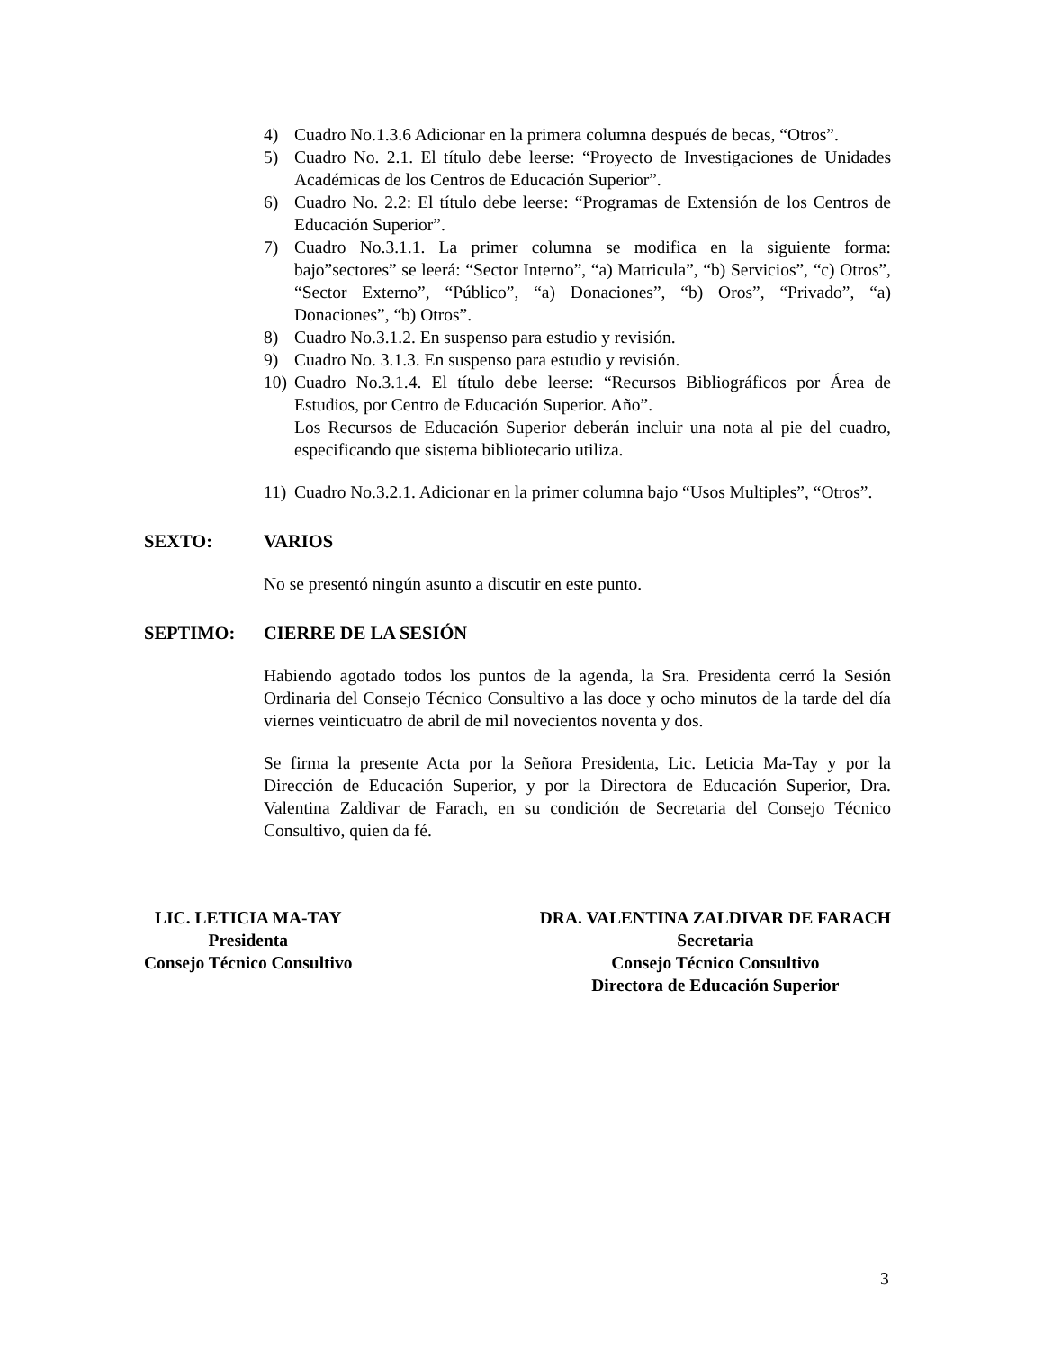4) Cuadro No.1.3.6 Adicionar en la primera columna después de becas, “Otros”.
5) Cuadro No. 2.1. El título debe leerse: “Proyecto de Investigaciones de Unidades Académicas de los Centros de Educación Superior”.
6) Cuadro No. 2.2: El título debe leerse: “Programas de Extensión de los Centros de Educación Superior”.
7) Cuadro No.3.1.1. La primer columna se modifica en la siguiente forma: bajo”sectores” se leerá: “Sector Interno”, “a) Matricula”, “b) Servicios”, “c) Otros”, “Sector Externo”, “Público”, “a) Donaciones”, “b) Oros”, “Privado”, “a) Donaciones”, “b) Otros”.
8) Cuadro No.3.1.2. En suspenso para estudio y revisión.
9) Cuadro No. 3.1.3. En suspenso para estudio y revisión.
10) Cuadro No.3.1.4. El título debe leerse: “Recursos Bibliográficos por Área de Estudios, por Centro de Educación Superior. Año”.
Los Recursos de Educación Superior deberán incluir una nota al pie del cuadro, especificando que sistema bibliotecario utiliza.
11) Cuadro No.3.2.1. Adicionar en la primer columna bajo “Usos Multiples”, “Otros”.
SEXTO: VARIOS
No se presentó ningún asunto a discutir en este punto.
SEPTIMO: CIERRE DE LA SESIÓN
Habiendo agotado todos los puntos de la agenda, la Sra. Presidenta cerró la Sesión Ordinaria del Consejo Técnico Consultivo a las doce y ocho minutos de la tarde del día viernes veinticuatro de abril de mil novecientos noventa y dos.
Se firma la presente Acta por la Señora Presidenta, Lic. Leticia Ma-Tay y por la Dirección de Educación Superior, y por la Directora de Educación Superior, Dra. Valentina Zaldivar de Farach, en su condición de Secretaria del Consejo Técnico Consultivo, quien da fé.
LIC. LETICIA MA-TAY
Presidenta
Consejo Técnico Consultivo
DRA. VALENTINA ZALDIVAR DE FARACH
Secretaria
Consejo Técnico Consultivo
Directora de Educación Superior
3